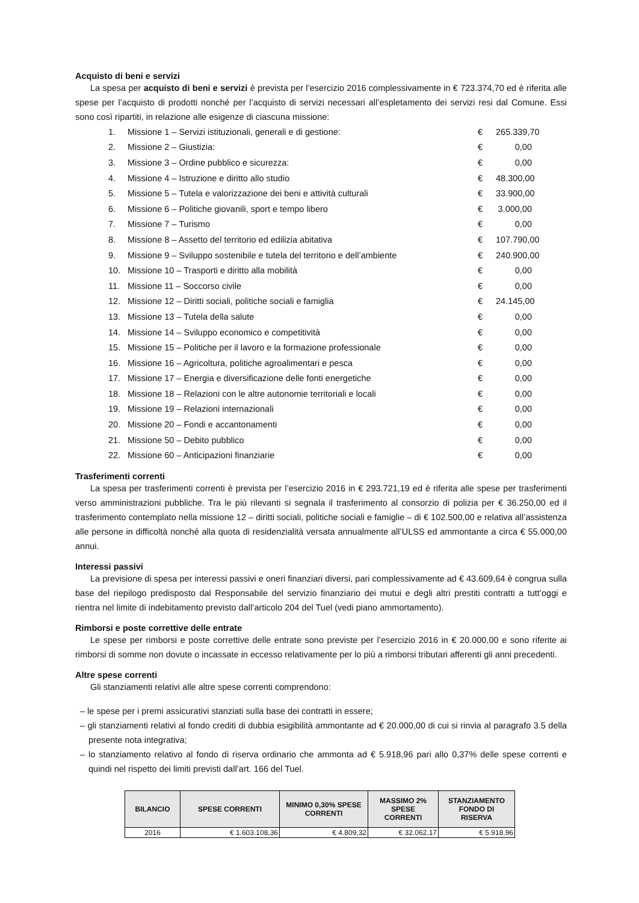Acquisto di beni e servizi
La spesa per acquisto di beni e servizi è prevista per l’esercizio 2016 complessivamente in € 723.374,70 ed è riferita alle spese per l’acquisto di prodotti nonché per l’acquisto di servizi necessari all’espletamento dei servizi resi dal Comune. Essi sono così ripartiti, in relazione alle esigenze di ciascuna missione:
1. Missione 1 – Servizi istituzionali, generali e di gestione: € 265.339,70
2. Missione 2 – Giustizia: € 0,00
3. Missione 3 – Ordine pubblico e sicurezza: € 0,00
4. Missione 4 – Istruzione e diritto allo studio € 48.300,00
5. Missione 5 – Tutela e valorizzazione dei beni e attività culturali € 33.900,00
6. Missione 6 – Politiche giovanili, sport e tempo libero € 3.000,00
7. Missione 7 – Turismo € 0,00
8. Missione 8 – Assetto del territorio ed edilizia abitativa € 107.790,00
9. Missione 9 – Sviluppo sostenibile e tutela del territorio e dell’ambiente € 240.900,00
10. Missione 10 – Trasporti e diritto alla mobilità € 0,00
11. Missione 11 – Soccorso civile € 0,00
12. Missione 12 – Diritti sociali, politiche sociali e famiglia € 24.145,00
13. Missione 13 – Tutela della salute € 0,00
14. Missione 14 – Sviluppo economico e competitività € 0,00
15. Missione 15 – Politiche per il lavoro e la formazione professionale € 0,00
16. Missione 16 – Agricoltura, politiche agroalimentari e pesca € 0,00
17. Missione 17 – Energia e diversificazione delle fonti energetiche € 0,00
18. Missione 18 – Relazioni con le altre autonomie territoriali e locali € 0,00
19. Missione 19 – Relazioni internazionali € 0,00
20. Missione 20 – Fondi e accantonamenti € 0,00
21. Missione 50 – Debito pubblico € 0,00
22. Missione 60 – Anticipazioni finanziarie € 0,00
Trasferimenti correnti
La spesa per trasferimenti correnti è prevista per l’esercizio 2016 in € 293.721,19 ed è riferita alle spese per trasferimenti verso amministrazioni pubbliche. Tra le più rilevanti si segnala il trasferimento al consorzio di polizia per € 36.250,00 ed il trasferimento contemplato nella missione 12 – diritti sociali, politiche sociali e famiglie – di € 102.500,00 e relativa all’assistenza alle persone in difficoltà nonché alla quota di residenzialità versata annualmente all’ULSS ed ammontante a circa € 55.000,00 annui.
Interessi passivi
La previsione di spesa per interessi passivi e oneri finanziari diversi, pari complessivamente ad € 43.609,64 è congrua sulla base del riepilogo predisposto dal Responsabile del servizio finanziario dei mutui e degli altri prestiti contratti a tutt’oggi e rientra nel limite di indebitamento previsto dall’articolo 204 del Tuel (vedi piano ammortamento).
Rimborsi e poste correttive delle entrate
Le spese per rimborsi e poste correttive delle entrate sono previste per l’esercizio 2016 in € 20.000,00 e sono riferite ai rimborsi di somme non dovute o incassate in eccesso relativamente per lo più a rimborsi tributari afferenti gli anni precedenti.
Altre spese correnti
Gli stanziamenti relativi alle altre spese correnti comprendono:
– le spese per i premi assicurativi stanziati sulla base dei contratti in essere;
– gli stanziamenti relativi al fondo crediti di dubbia esigibilità ammontante ad € 20.000,00 di cui si rinvia al paragrafo 3.5 della presente nota integrativa;
– lo stanziamento relativo al fondo di riserva ordinario che ammonta ad € 5.918,96 pari allo 0,37% delle spese correnti e quindi nel rispetto dei limiti previsti dall’art. 166 del Tuel.
| BILANCIO | SPESE CORRENTI | MINIMO 0,30% SPESE CORRENTI | MASSIMO 2% SPESE CORRENTI | STANZIAMENTO FONDO DI RISERVA |
| --- | --- | --- | --- | --- |
| 2016 | € 1.603.108,36 | € 4.809,32 | € 32.062,17 | € 5.918,96 |